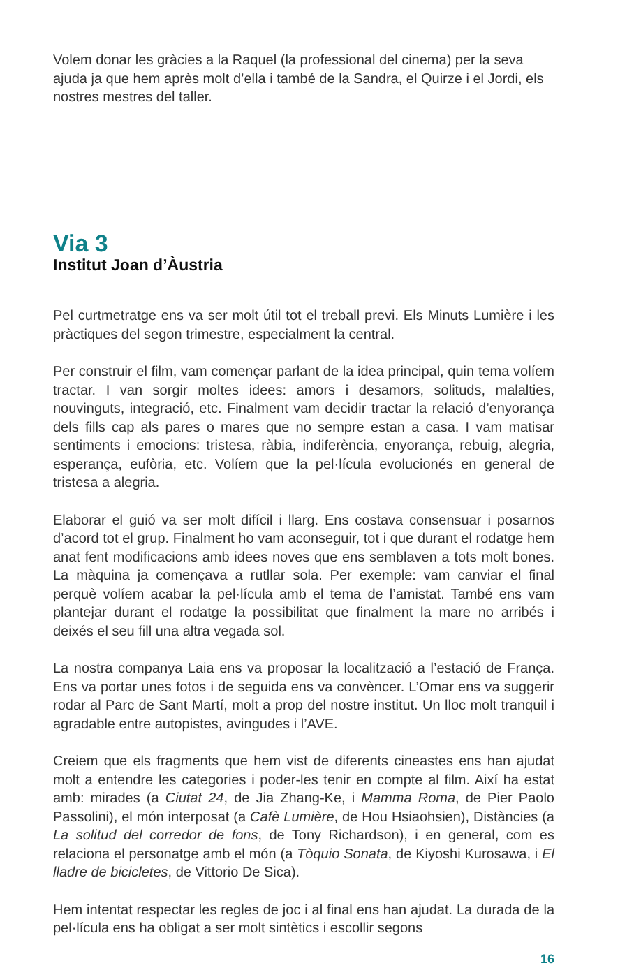Volem donar les gràcies a la Raquel (la professional del cinema) per la seva ajuda ja que hem après molt d’ella i també de la Sandra, el Quirze i el Jordi, els nostres mestres del taller.
Via 3
Institut Joan d’Àustria
Pel curtmetratge ens va ser molt útil tot el treball previ. Els Minuts Lumière i les pràctiques del segon trimestre, especialment la central.
Per construir el film, vam començar parlant de la idea principal, quin tema volíem tractar. I van sorgir moltes idees: amors i desamors, solituds, malalties, nouvinguts, integració, etc. Finalment vam decidir tractar la relació d’enyorança dels fills cap als pares o mares que no sempre estan a casa. I vam matisar sentiments i emocions: tristesa, ràbia, indiferència, enyorança, rebuig, alegria, esperança, eufòria, etc. Volíem que la pel·lícula evolucionés en general de tristesa a alegria.
Elaborar el guió va ser molt difícil i llarg. Ens costava consensuar i posarnos d’acord tot el grup. Finalment ho vam aconseguir, tot i que durant el rodatge hem anat fent modificacions amb idees noves que ens semblaven a tots molt bones. La màquina ja començava a rutllar sola. Per exemple: vam canviar el final perquè volíem acabar la pel·lícula amb el tema de l’amistat. També ens vam plantejar durant el rodatge la possibilitat que finalment la mare no arribés i deixés el seu fill una altra vegada sol.
La nostra companya Laia ens va proposar la localització a l’estació de França. Ens va portar unes fotos i de seguida ens va convèncer. L’Omar ens va suggerir rodar al Parc de Sant Martí, molt a prop del nostre institut. Un lloc molt tranquil i agradable entre autopistes, avingudes i l’AVE.
Creiem que els fragments que hem vist de diferents cineastes ens han ajudat molt a entendre les categories i poder-les tenir en compte al film. Així ha estat amb: mirades (a Ciutat 24, de Jia Zhang-Ke, i Mamma Roma, de Pier Paolo Passolini), el món interposat (a Cafè Lumière, de Hou Hsiaohsien), Distàncies (a La solitud del corredor de fons, de Tony Richardson), i en general, com es relaciona el personatge amb el món (a Tòquio Sonata, de Kiyoshi Kurosawa, i El lladre de bicicletes, de Vittorio De Sica).
Hem intentat respectar les regles de joc i al final ens han ajudat. La durada de la pel·lícula ens ha obligat a ser molt sintètics i escollir segons
16